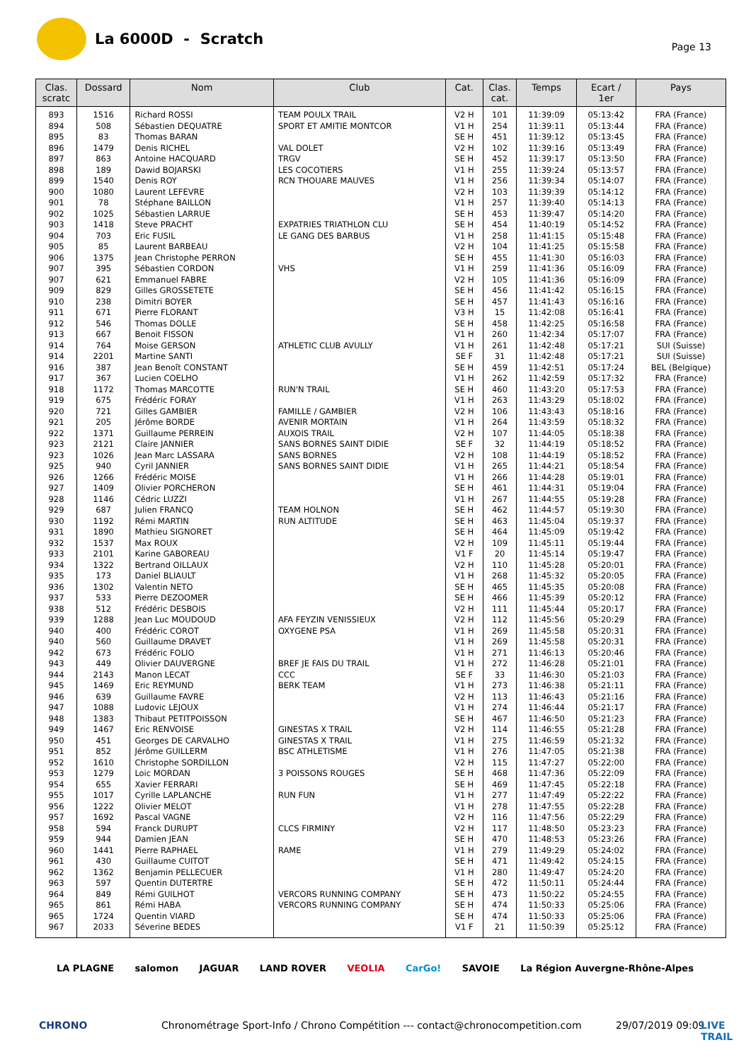La 6000D - Scratch
Page 13
| Clas. scratc | Dossard | Nom | Club | Cat. | Clas. cat. | Temps | Ecart / 1er | Pays |
| --- | --- | --- | --- | --- | --- | --- | --- | --- |
| 893 | 1516 | Richard ROSSI | TEAM POULX TRAIL | V2 H | 101 | 11:39:09 | 05:13:42 | FRA (France) |
| 894 | 508 | Sébastien DEQUATRE | SPORT ET AMITIE MONTCOR | V1 H | 254 | 11:39:11 | 05:13:44 | FRA (France) |
| 895 | 83 | Thomas BARAN | | SE H | 451 | 11:39:12 | 05:13:45 | FRA (France) |
| 896 | 1479 | Denis RICHEL | VAL DOLET | V2 H | 102 | 11:39:16 | 05:13:49 | FRA (France) |
| 897 | 863 | Antoine HACQUARD | TRGV | SE H | 452 | 11:39:17 | 05:13:50 | FRA (France) |
| 898 | 189 | Dawid BOJARSKI | LES COCOTIERS | V1 H | 255 | 11:39:24 | 05:13:57 | FRA (France) |
| 899 | 1540 | Denis ROY | RCN THOUARE MAUVES | V1 H | 256 | 11:39:34 | 05:14:07 | FRA (France) |
| 900 | 1080 | Laurent LEFEVRE | | V2 H | 103 | 11:39:39 | 05:14:12 | FRA (France) |
| 901 | 78 | Stéphane BAILLON | | V1 H | 257 | 11:39:40 | 05:14:13 | FRA (France) |
| 902 | 1025 | Sébastien LARRUE | | SE H | 453 | 11:39:47 | 05:14:20 | FRA (France) |
| 903 | 1418 | Steve PRACHT | EXPATRIES TRIATHLON CLU | SE H | 454 | 11:40:19 | 05:14:52 | FRA (France) |
| 904 | 703 | Eric FUSIL | LE GANG DES BARBUS | V1 H | 258 | 11:41:15 | 05:15:48 | FRA (France) |
| 905 | 85 | Laurent BARBEAU | | V2 H | 104 | 11:41:25 | 05:15:58 | FRA (France) |
| 906 | 1375 | Jean Christophe PERRON | | SE H | 455 | 11:41:30 | 05:16:03 | FRA (France) |
| 907 | 395 | Sébastien CORDON | VHS | V1 H | 259 | 11:41:36 | 05:16:09 | FRA (France) |
| 907 | 621 | Emmanuel FABRE | | V2 H | 105 | 11:41:36 | 05:16:09 | FRA (France) |
| 909 | 829 | Gilles GROSSETETE | | SE H | 456 | 11:41:42 | 05:16:15 | FRA (France) |
| 910 | 238 | Dimitri BOYER | | SE H | 457 | 11:41:43 | 05:16:16 | FRA (France) |
| 911 | 671 | Pierre FLORANT | | V3 H | 15 | 11:42:08 | 05:16:41 | FRA (France) |
| 912 | 546 | Thomas DOLLE | | SE H | 458 | 11:42:25 | 05:16:58 | FRA (France) |
| 913 | 667 | Benoit FISSON | | V1 H | 260 | 11:42:34 | 05:17:07 | FRA (France) |
| 914 | 764 | Moise GERSON | ATHLETIC CLUB AVULLY | V1 H | 261 | 11:42:48 | 05:17:21 | SUI (Suisse) |
| 914 | 2201 | Martine SANTI | | SE F | 31 | 11:42:48 | 05:17:21 | SUI (Suisse) |
| 916 | 387 | Jean Benoît CONSTANT | | SE H | 459 | 11:42:51 | 05:17:24 | BEL (Belgique) |
| 917 | 367 | Lucien COELHO | | V1 H | 262 | 11:42:59 | 05:17:32 | FRA (France) |
| 918 | 1172 | Thomas MARCOTTE | RUN'N TRAIL | SE H | 460 | 11:43:20 | 05:17:53 | FRA (France) |
| 919 | 675 | Frédéric FORAY | | V1 H | 263 | 11:43:29 | 05:18:02 | FRA (France) |
| 920 | 721 | Gilles GAMBIER | FAMILLE / GAMBIER | V2 H | 106 | 11:43:43 | 05:18:16 | FRA (France) |
| 921 | 205 | Jérôme BORDE | AVENIR MORTAIN | V1 H | 264 | 11:43:59 | 05:18:32 | FRA (France) |
| 922 | 1371 | Guillaume PERREIN | AUXOIS TRAIL | V2 H | 107 | 11:44:05 | 05:18:38 | FRA (France) |
| 923 | 2121 | Claire JANNIER | SANS BORNES SAINT DIDIE | SE F | 32 | 11:44:19 | 05:18:52 | FRA (France) |
| 923 | 1026 | Jean Marc LASSARA | SANS BORNES | V2 H | 108 | 11:44:19 | 05:18:52 | FRA (France) |
| 925 | 940 | Cyril JANNIER | SANS BORNES SAINT DIDIE | V1 H | 265 | 11:44:21 | 05:18:54 | FRA (France) |
| 926 | 1266 | Frédéric MOISE | | V1 H | 266 | 11:44:28 | 05:19:01 | FRA (France) |
| 927 | 1409 | Olivier PORCHERON | | SE H | 461 | 11:44:31 | 05:19:04 | FRA (France) |
| 928 | 1146 | Cédric LUZZI | | V1 H | 267 | 11:44:55 | 05:19:28 | FRA (France) |
| 929 | 687 | Julien FRANCQ | TEAM HOLNON | SE H | 462 | 11:44:57 | 05:19:30 | FRA (France) |
| 930 | 1192 | Rémi MARTIN | RUN ALTITUDE | SE H | 463 | 11:45:04 | 05:19:37 | FRA (France) |
| 931 | 1890 | Mathieu SIGNORET | | SE H | 464 | 11:45:09 | 05:19:42 | FRA (France) |
| 932 | 1537 | Max ROUX | | V2 H | 109 | 11:45:11 | 05:19:44 | FRA (France) |
| 933 | 2101 | Karine GABOREAU | | V1 F | 20 | 11:45:14 | 05:19:47 | FRA (France) |
| 934 | 1322 | Bertrand OILLAUX | | V2 H | 110 | 11:45:28 | 05:20:01 | FRA (France) |
| 935 | 173 | Daniel BLIAULT | | V1 H | 268 | 11:45:32 | 05:20:05 | FRA (France) |
| 936 | 1302 | Valentin NETO | | SE H | 465 | 11:45:35 | 05:20:08 | FRA (France) |
| 937 | 533 | Pierre DEZOOMER | | SE H | 466 | 11:45:39 | 05:20:12 | FRA (France) |
| 938 | 512 | Frédéric DESBOIS | | V2 H | 111 | 11:45:44 | 05:20:17 | FRA (France) |
| 939 | 1288 | Jean Luc MOUDOUD | AFA FEYZIN VENISSIEUX | V2 H | 112 | 11:45:56 | 05:20:29 | FRA (France) |
| 940 | 400 | Frédéric COROT | OXYGENE PSA | V1 H | 269 | 11:45:58 | 05:20:31 | FRA (France) |
| 940 | 560 | Guillaume DRAVET | | V1 H | 269 | 11:45:58 | 05:20:31 | FRA (France) |
| 942 | 673 | Frédéric FOLIO | | V1 H | 271 | 11:46:13 | 05:20:46 | FRA (France) |
| 943 | 449 | Olivier DAUVERGNE | BREF JE FAIS DU TRAIL | V1 H | 272 | 11:46:28 | 05:21:01 | FRA (France) |
| 944 | 2143 | Manon LECAT | CCC | SE F | 33 | 11:46:30 | 05:21:03 | FRA (France) |
| 945 | 1469 | Eric REYMUND | BERK TEAM | V1 H | 273 | 11:46:38 | 05:21:11 | FRA (France) |
| 946 | 639 | Guillaume FAVRE | | V2 H | 113 | 11:46:43 | 05:21:16 | FRA (France) |
| 947 | 1088 | Ludovic LEJOUX | | V1 H | 274 | 11:46:44 | 05:21:17 | FRA (France) |
| 948 | 1383 | Thibaut PETITPOISSON | | SE H | 467 | 11:46:50 | 05:21:23 | FRA (France) |
| 949 | 1467 | Eric RENVOISE | GINESTAS X TRAIL | V2 H | 114 | 11:46:55 | 05:21:28 | FRA (France) |
| 950 | 451 | Georges DE CARVALHO | GINESTAS X TRAIL | V1 H | 275 | 11:46:59 | 05:21:32 | FRA (France) |
| 951 | 852 | Jérôme GUILLERM | BSC ATHLETISME | V1 H | 276 | 11:47:05 | 05:21:38 | FRA (France) |
| 952 | 1610 | Christophe SORDILLON | | V2 H | 115 | 11:47:27 | 05:22:00 | FRA (France) |
| 953 | 1279 | Loic MORDAN | 3 POISSONS ROUGES | SE H | 468 | 11:47:36 | 05:22:09 | FRA (France) |
| 954 | 655 | Xavier FERRARI | | SE H | 469 | 11:47:45 | 05:22:18 | FRA (France) |
| 955 | 1017 | Cyrille LAPLANCHE | RUN FUN | V1 H | 277 | 11:47:49 | 05:22:22 | FRA (France) |
| 956 | 1222 | Olivier MELOT | | V1 H | 278 | 11:47:55 | 05:22:28 | FRA (France) |
| 957 | 1692 | Pascal VAGNE | | V2 H | 116 | 11:47:56 | 05:22:29 | FRA (France) |
| 958 | 594 | Franck DURUPT | CLCS FIRMINY | V2 H | 117 | 11:48:50 | 05:23:23 | FRA (France) |
| 959 | 944 | Damien JEAN | | SE H | 470 | 11:48:53 | 05:23:26 | FRA (France) |
| 960 | 1441 | Pierre RAPHAEL | RAME | V1 H | 279 | 11:49:29 | 05:24:02 | FRA (France) |
| 961 | 430 | Guillaume CUITOT | | SE H | 471 | 11:49:42 | 05:24:15 | FRA (France) |
| 962 | 1362 | Benjamin PELLECUER | | V1 H | 280 | 11:49:47 | 05:24:20 | FRA (France) |
| 963 | 597 | Quentin DUTERTRE | | SE H | 472 | 11:50:11 | 05:24:44 | FRA (France) |
| 964 | 849 | Rémi GUILHOT | VERCORS RUNNING COMPANY | SE H | 473 | 11:50:22 | 05:24:55 | FRA (France) |
| 965 | 861 | Rémi HABA | VERCORS RUNNING COMPANY | SE H | 474 | 11:50:33 | 05:25:06 | FRA (France) |
| 965 | 1724 | Quentin VIARD | | SE H | 474 | 11:50:33 | 05:25:06 | FRA (France) |
| 967 | 2033 | Séverine BEDES | | V1 F | 21 | 11:50:39 | 05:25:12 | FRA (France) |
LA PLAGNE salomon JAGUAR LAND ROVER VEOLIA CarGo! SAVOIE La Région Auvergne-Rhône-Alpes
CHRONO Chronométrage Sport-Info / Chrono Compétition --- contact@chronocompetition.com 29/07/2019 09:09 LIVE TRAIL